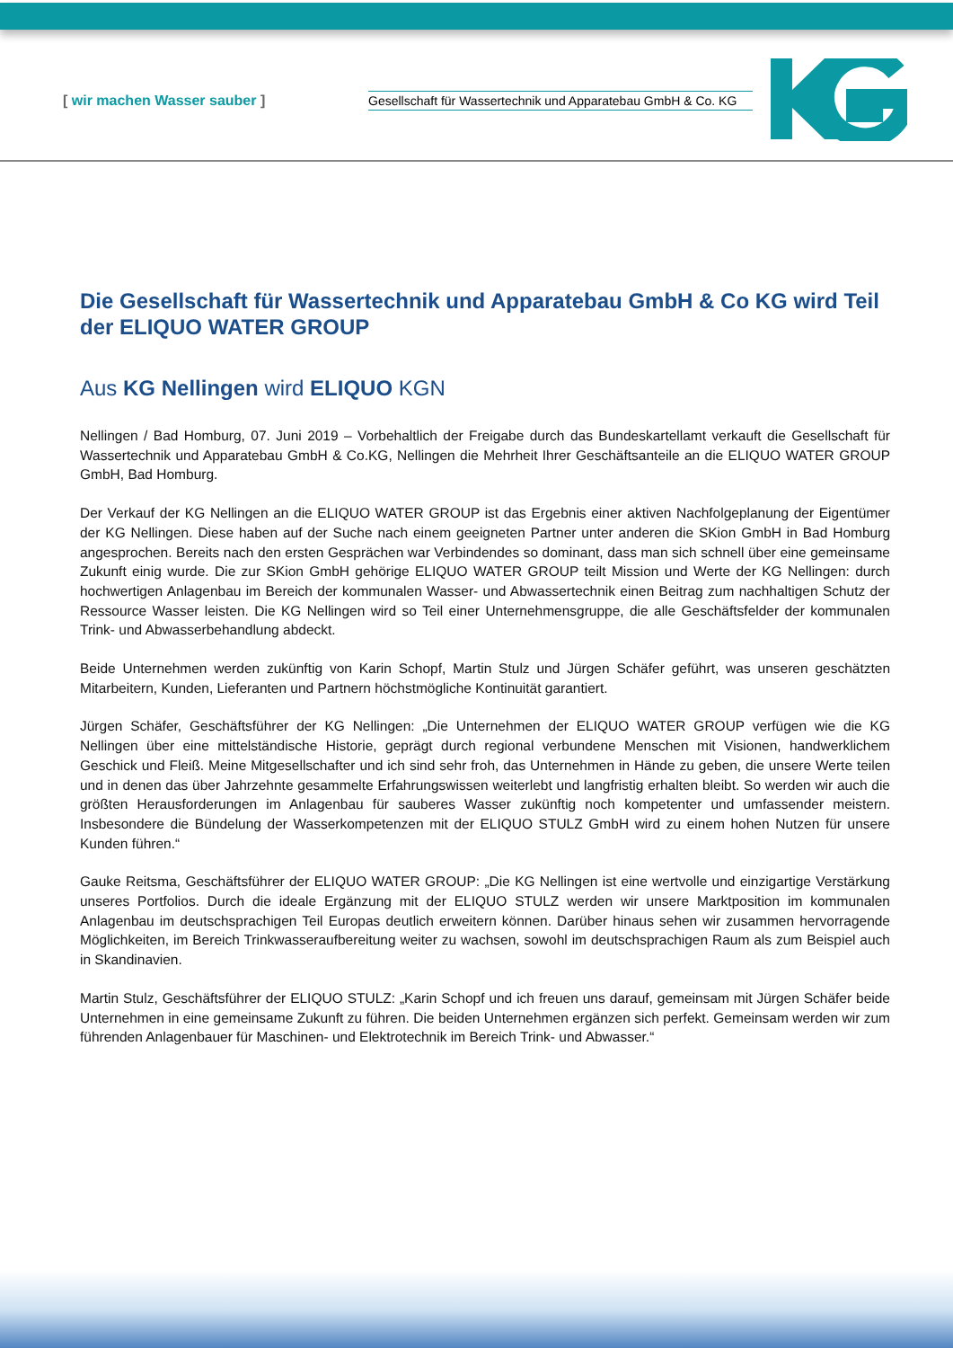[ wir machen Wasser sauber ] Gesellschaft für Wassertechnik und Apparatebau GmbH & Co. KG
Die Gesellschaft für Wassertechnik und Apparatebau GmbH & Co KG wird Teil der ELIQUO WATER GROUP
Aus KG Nellingen wird ELIQUO KGN
Nellingen / Bad Homburg, 07. Juni 2019 – Vorbehaltlich der Freigabe durch das Bundeskartellamt verkauft die Gesellschaft für Wassertechnik und Apparatebau GmbH & Co.KG, Nellingen die Mehrheit Ihrer Geschäftsanteile an die ELIQUO WATER GROUP GmbH, Bad Homburg.
Der Verkauf der KG Nellingen an die ELIQUO WATER GROUP ist das Ergebnis einer aktiven Nachfolgeplanung der Eigentümer der KG Nellingen. Diese haben auf der Suche nach einem geeigneten Partner unter anderen die SKion GmbH in Bad Homburg angesprochen. Bereits nach den ersten Gesprächen war Verbindendes so dominant, dass man sich schnell über eine gemeinsame Zukunft einig wurde. Die zur SKion GmbH gehörige ELIQUO WATER GROUP teilt Mission und Werte der KG Nellingen: durch hochwertigen Anlagenbau im Bereich der kommunalen Wasser- und Abwassertechnik einen Beitrag zum nachhaltigen Schutz der Ressource Wasser leisten. Die KG Nellingen wird so Teil einer Unternehmensgruppe, die alle Geschäftsfelder der kommunalen Trink- und Abwasserbehandlung abdeckt.
Beide Unternehmen werden zukünftig von Karin Schopf, Martin Stulz und Jürgen Schäfer geführt, was unseren geschätzten Mitarbeitern, Kunden, Lieferanten und Partnern höchstmögliche Kontinuität garantiert.
Jürgen Schäfer, Geschäftsführer der KG Nellingen: „Die Unternehmen der ELIQUO WATER GROUP verfügen wie die KG Nellingen über eine mittelständische Historie, geprägt durch regional verbundene Menschen mit Visionen, handwerklichem Geschick und Fleiß. Meine Mitgesellschafter und ich sind sehr froh, das Unternehmen in Hände zu geben, die unsere Werte teilen und in denen das über Jahrzehnte gesammelte Erfahrungswissen weiterlebt und langfristig erhalten bleibt. So werden wir auch die größten Herausforderungen im Anlagenbau für sauberes Wasser zukünftig noch kompetenter und umfassender meistern. Insbesondere die Bündelung der Wasserkompetenzen mit der ELIQUO STULZ GmbH wird zu einem hohen Nutzen für unsere Kunden führen.“
Gauke Reitsma, Geschäftsführer der ELIQUO WATER GROUP: „Die KG Nellingen ist eine wertvolle und einzigartige Verstärkung unseres Portfolios. Durch die ideale Ergänzung mit der ELIQUO STULZ werden wir unsere Marktposition im kommunalen Anlagenbau im deutschsprachigen Teil Europas deutlich erweitern können. Darüber hinaus sehen wir zusammen hervorragende Möglichkeiten, im Bereich Trinkwasseraufbereitung weiter zu wachsen, sowohl im deutschsprachigen Raum als zum Beispiel auch in Skandinavien.
Martin Stulz, Geschäftsführer der ELIQUO STULZ: „Karin Schopf und ich freuen uns darauf, gemeinsam mit Jürgen Schäfer beide Unternehmen in eine gemeinsame Zukunft zu führen. Die beiden Unternehmen ergänzen sich perfekt. Gemeinsam werden wir zum führenden Anlagenbauer für Maschinen- und Elektrotechnik im Bereich Trink- und Abwasser.“